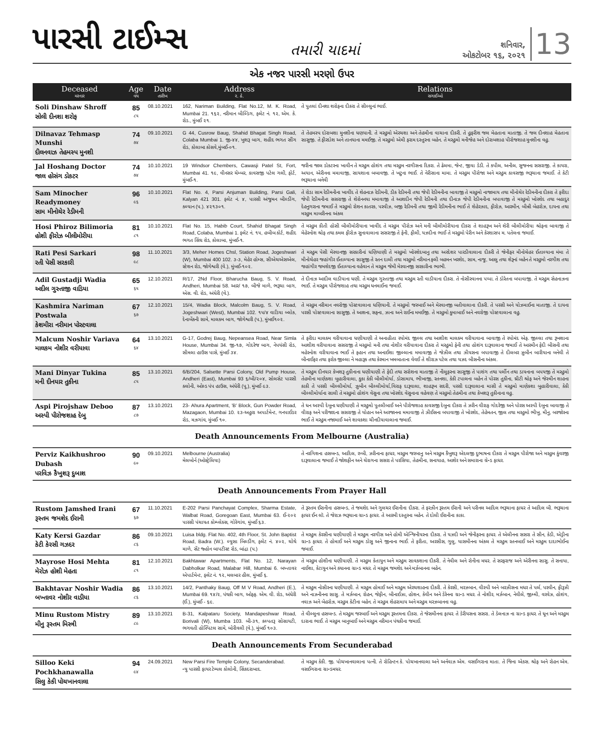પારસી ટાઈમ્સ
તમારી યાદમાં
શનિવાર,
ઓકટોબર ૧૬, ૨૦૨૧
13
એક નજર પારસી મરણો ઉપર
| Deceased મરનાર | Age વય | Date તારીખ | Address ર. ઠે. | Relations સગાઈઓ |
| --- | --- | --- | --- | --- |
| Soli Dinshaw Shroff સોલી દીનશા શરોફ | 85 ૮૫ | 08.10.2021 | 162, Nariman Building, Flat No.12, M. K. Road, Mumbai 21. ૧૬૨, નરીમાન બીલ્ડિંગ, ફ્લેટ નં. ૧૨, એમ. કે. રોડ., મુંબઈ ૨૧. | તે પુતલાં દીનશા શરોફના દીકરા તે સીલ્લુનાં ભાઈ. |
| Dilnavaz Tehmasp Munshi દીલનવાઝ તેહમસ્પ મુનશી | 74 ૭૪ | 09.10.2021 | G 44, Cusrow Baug, Shahid Bhagat Singh Road, Colaba Mumbai 1. જી-૪૪, ખુશરૂ બાગ, શહીદ ભગત સીંગ રોડ, કોલાબા કોસવે,મુંબઈ-૦૧. | તે તેહમસ્પ દોરાબશા મુનશીના ધણયાની. તે મરહુમો એરચશા અને તેહમીના વાચાના દીકરી. તે હુફરીશ જલ મેહતાના માતાજી. તે જલ દીનશાહ મેહતાના સાસુજી. તે ફીરદોશ અને તાનયાના મમઈજી. તે મરહુમો એમી ફરામ દસ્તુરના બહેન. તે મરહુમો મનીજેહ અને દોરાબશાહ પીરોજશાહ મુનશીના વહુ. |
| Jal Hoshang Doctor જાલ હોસંગ ડોકટર | 74 ૭૪ | 10.10.2021 | 19 Windsor Chembers, Cawasji Patel St, Fort, Mumbai 41. ૧૯, વીનસર ચેમ્બર, કાવસજી પટેલ ગલી, ફોર્ટ, મુંબઈ-૧. | જરીના જાલ ડોકટરના ખાવીન તે મરહુમ હોશંગ તથા મરહુમ નરગીસના દિકરા. તે ઢેલમા, જેન્ટ, જીયા ડેડી. તે કપીલ, અનીલ, સુજનના સસરાજી. તે કાયરા, અયાન, એરીનના મમાવાજી, સાયશાના બબાવજી. તે ખટુના ભાઈ. તે નેરીસાના મામા. તે મરહુમ પીરોજા અને મરહુમ કાવસજી ભરૂચાના જમાઈ. તે કેટી ભરૂચાના બનેવી |
| Sam Minocher Readymoney સામ મીનોચેર રેડીમની | 96 ૯૬ | 10.10.2021 | Flat No. 4, Parsi Anjuman Building, Parsi Gali, Kalyan 421 301. ફ્લેટ નં. ૪, પારસી અંજુમન બીલ્ડીંગ, કલ્યાન (પ.). ૪૨૧૩૦૧. | તે રોડા સામ રેડીમનીના ખાવીંદ તે શેહનાઝ રેડીમની, ડીક રેડીમની તથા જેપી રેડીમનીના બાવાજી તે મરહુમો નાજામાય તથા મીનોચેર રેડીમનીના દીકરા તે ફરીદા જેપી રેડીમનીના સસરાજી તે શેરોનનયા મમાવાજી તે આશદીન જેપી રેડીમની તથા દીનાઝ જેપી રેડીમનીના બપાવાજી તે મરહુમો ખોરશેદ તથા બહાદુર દેહનુગરાના જમાઈ તે મરહુમો રોશન કાતરક, પરવીઝ, બજી રેડીમની તથા જીમી રેડીમનીના ભાઈ તે શેહેરઝાદ, ફીરોઝ, આરમીન, બીન્ની બેહરોઝ, દાયના તથા મરહુમ માબરીનના અંકલ |
| Hosi Phiroz Bilimoria હોશી ફીરોઝ બીલીમોરીયા | 81 ૮૧ | 10.10.2021 | Flat No. 15, Habib Court, Shahid Bhagat Singh Road, Colaba, Mumbai 1. ફ્લેટ નં. ૧૫, હબીબ કોર્ટ, શહીદ ભગત સિંઘ રોડ, કોલાબા, મુંબઈ-૧. | તે મરહુમ કીતી હોસી બીલીમોરીયાના ખાવીંદ તે મરહુમ પીરોઝ અને મની બીલીમોરીયાના દીકરા તે શાહરૂખ અને શેરી બીલીમોરીયા શ્રોફના બાવાજી તે મેહેરનોશ શ્રોફ તથા કમલ ફીરોઝ સુનાવાલાના સસરાજી તે ફેની, ફીલી, યઝદીના ભાઈ તે મરહુમો પેરીન અને કેરશાસપ મ. પતેલના જમાઈ. |
| Rati Pesi Sarkari રતી પેસી સરકારી | 98 ૯૮ | 11.10.2021 | 3/3, Meher Homes Chsl, Station Road, Jogeshwari (W), Mumbai 400 102. ૩-૩, મેહેર હોમ્સ, સીએચએસએલ, સ્ટેશન રોડ, જોગેશ્વરી (વે.), મુંબઈ-૧૦૨. | તે મરહુમ પેસી મેરવાનજી સરકારીનાં ધણિયાણી તે મરહુમો ખોરશેદબાનુ તથા અરદેશર પારડીવાલાના દીકરી તે જેનીફર મીનોચેહર ઈતાલ્યાના મંમા તે મીનોચેહર જહાંગીર ઈતાલ્યાના સાસુજી તે રતન દાલી તથા મરહુમો નરીમાન ફલી બહમન ખરશેદ, સામ, નાજુ, આલુ તથા શેરૂનાં બહેન તે મરહુમો નરગીશ તથા જહાંગીર જમશેદજી ઈતાલ્યાના વહેવાન તે મરહુમ જેમી મેરવાનજી સરકારીના ભાભી. |
| Adil Gustadji Wadia અદીલ ગુસ્તાજી વાડિયા | 65 ૬૫ | 12.10.2021 | R/17, 2Nd Floor, Bharucha Baug, S. V. Road, Andheri, Mumbai 58. આર/ ૧૭, બીજે માળે, ભરૂચા બાગ, એસ. વી. રોડ, અંધેરી (વે.). | તે દીનાઝ આદીલ વાડીયાના ધણી. તે મરહુમ ગુસ્તાજી તથા મરહુમ રતી વાડીયાના દીકરા. તે નોસીરવાનના પપ્પા. તે ડોરેતના બપાવાજી. તે મરહુમ સેહનાઝના ભાઈ. તે મરહુમ પીરોજશાહ તથા મરહુમ ધનમાઈના જમાઈ. |
| Kashmira Nariman Postwala કેશમીરા નરીમાન પોસ્ટવાલા | 67 ૬૭ | 12.10.2021 | 15/4, Wadia Block, Malcolm Baug, S. V. Road, Jogeshwari (West), Mumbai 102. ૧૫/૪ વાડિયા બ્લોક, દેનાબેંકની સામે, માલકમ બાગ, જોગેશ્વરી (પ.), મુંબઈ૧૦૨. | તે મરહુમ નરીમાન નવરોજી પોસ્ટવાલાના ધણિયાની. તે મરહુમો જરબાઈ અને મેરવાનજી બતીવાલાના દીકરી. તે પરસી અને યોઝમાઈના માતાજી. તે દાયના પરસી પોસ્ટવાલાના સાસુજી. તે આશના, સફના, ઝાના અને રાઈના મમઈજી. તે મરહુમો કુમાબાઈ અને નવરોજી પોસ્ટવાલાના વહુ. |
| Malcum Noshir Variava માલકમ નોશીર વરીયાવા | 64 ૬૪ | 13.10.2021 | G-17, Godrej Baug, Nepeansea Road, Near Simla House, Mumbai 34. જી-૧૭, ગોદરેજ બાગ, નેપયંસી રોડ, સીમલા હાઉસ પાસે, મુંબઈ ૩૪. | તે ફરીદા માલકમ વરીયાવાના ધણીયાણી તે અનાહીતા રયોમંદ જીલ્લ તથા આશીશ માલકમ વરીયાવાના બાવાજી તે રયોમંદ એફ. જીલ્લા તથા રૂખશાના આશીશ વરીયાવાના સસરાજી તે મરહુમો મની તથા નોશીર વરીયાવાના દીકરા તે મરહુમો ફેની તથા હોશંગ દારૂવાલાના જમાઈ તે આરમીન ફેદી બીસની તથા મહેરનોશ વરીયાવાના ભાઈ તે ફહાન તથા અનાઈશા જીલ્લાના મમાવાજી તે જેઝીલ તથા ઝીયસના બપાવાજી તે દીલબર ઝુબીન બારીયાના બનેવી તે બીનાઈફર તથા ફરોક જીલ્લા ને મહારૂક તથા કેરમાન ખમબાતાના વેવઈ તે શીરાઝ પટેલ તથા યઝદ બીસનીના અંકલ. |
| Mani Dinyar Tukina મની દીનયાર તુકીના | 85 ૮૫ | 13.10.2021 | 6/B/204, Salsette Parsi Colony, Old Pump House, Andheri (East), Mumbai 93 ૬/બી/૨૦૪, સોલસેટ પારસી કલોની, ઓલ્ડ પંપ હાઉસ, અંધેરી (પૂ.), મુંબઈ ૯૩. | તે મરહુમ દીનયાર કેખશરૂ તુકીનાના ધણીયાણી તે ફેદી તથા સરોશના માતાજી તે નીલુફરના સાસુજી તે પાશંગ તથા પર્લીન તથા ડાયનાના બપયજી તે મરહુમો તેહમીના માણેકશા બુહારીવાલા, કુકા કેકી બીલીમોર્યા, ડોસામાય, ભીખાજી, રતનશા, કેકી ટપાલના બહેન તે પોરસ તુકીના, થ્રીટી શ્રોફ અને જેસ્મીન શાહના કાકી તે પરસી બીલ્લીમોર્યા, ઝુબીન બીલ્લીમોર્યા,વિરાફ દારૂવાલા, શાહરૂખ સદરી, પરસી દારૂવાલાના માસી તે મરહુમો માણેકશા બુહારીવાલા, કેકી બીલ્લીમોર્યાના સાલી તે મરહુમો હોશંગ વેસુના તથા ખોરશેદ વેસુનાના વહેવણ તે મરહુમો તેહમીના તથા કેખશરૂ તુકીનાના વહુ. |
| Aspi Pirojshaw Deboo અસ્પી પીરોજશાહ દેબુ | 87 ૮૭ | 13.10.2021 | 23- Ahura Apartment, 'B' Block, Gun Powder Road, Mazagaon, Mumbai 10. ૨૩-અહુરા અપાર્ટમેન્ટ, ગનપાઈડર રોડ, મઝગાંવ, મુંબઈ ૧૦. | તે ધન અસ્પી દેબુના ધણીયાણી તે મરહુમો પુતલીબાઈ અને પીરોજશાહ કાવસજી દેબુના દીકરા તે ઝરીન વીરાફ ગોદરેજી અને પોરસ અસ્પી દેબુના બાવાજી તે વીરાફ અને પરીજાદના સસરાજી તે યોહાન અને અરજાનના મમાવાજી તે ઝીઈસના બપાવાજી તે ખોરશેદ, તેહેમતન, જીલ તથા મરહુમો ભીખુ, મીનુ, બરજોરના ભાઈ તે મરહુમ નજામાઈ અને શાવકશા ચીનદીયાવાલાના જમાઈ. |
| Death Announcements From Melbourne (Australia) | | | | |
| Perviz Kaikhushroo Dubash પરવિઝ કૈખુશરૂ દુબાશ | 90 ૯૦ | 09.10.2021 | Melbourne (Australia) મેલબોર્ન (ઓસ્ટ્રેલિયા) | તે નરગિશના હસબન્ડ, આદિલ, રુબી, ઝરીનાના ફાધર, મરહુમ જરબાનુ અને મરહુમ કૈખુશરૂ એદલજી દુભાષના દીકરા તે મરહુમ પીરોજા અને મરહુમ કુંવરજી દારૂવાલાના જમાઈ તે જોશફીન અને ચેરાગના સસરા તે પરસિયા, તેહમીના, સનાયાહ, આશેર અને સમારાના ગ્રેન્ડ ફાધર. |
| Death Announcements From Prayer Hall | | | | |
| Rustom Jamshed Irani રૂસ્તમ જમશેદ ઈરાની | 67 ૬૭ | 11.10.2021 | E-202 Parsi Panchayat Complex, Sharma Estate, Walbat Road, Goregoan East, Mumbai 63. ઈ-૨૦૨ પારસી પંચાયત કોમ્પ્લેક્સ, ગોરેગાંવ, મુંબઈ ૬૩. | તે રૂસ્તમ ઈરાનીના હસબન્ડ, તે જમશેદ અને ગુલચર ઈરાનીના દીકરા. તે ફરઝીન રૂસ્તમ ઈરાની અને પરીનલ આદિલ ભરૂચાના ફાધર તે આદિલ બી. ભરૂચાના ફાધર ઈન લૉ. તે જેરાઝ ભરૂચાના ગ્રાન્ડ ફાધર. તે આરમી દસ્તુરના બહેન. તે દોલી ઈરાનીના કાકા. |
| Katy Kersi Gazdar કેટી કેરસી ગઝદર | 86 ૮૬ | 09.10.2021 | Luisa bldg. Flat No. 402, 4th Floor, St. John Baptist Road, Badra (W.). લ્યુસા બિલ્ડીંગ, ફ્લેટ નં. ૪૦૨, ચોથે માળે, સેંટ જ્હોન બાપટીસ્ટ રોડ, બાંદ્રા (પ.) | તે મરહુમ કેરસીના ધણીયાણી તે મરહુમ નરગીસ અને હોમી એન્જિનીયરના દીકરા. તે યઝદી અને જેનીફરના ફાધર. તે એલીનના સસરા તે સીન, કેડી, એડ્રીના ગ્રાન્ડ ફાધર. તે હોમાઈ અને મરહુમ ડોસુ અને જીનાના ભાઈ. તે ફરીતા, અરસીસ, ગુલુ, યાસમીનના અંકલ તે મરહુમ રતનબાઈ અને મરહુમ દાદાભોઈના જમાઈ. |
| Mayrose Hosi Mehta મેરોઝ હોશી મેહતા | 81 ૮૧ | 12.10.2021 | Bakhtawar Apartments, Flat No. 12, Narayan Dabholkar Road, Malabar Hill, Mumbai 6. બખ્તાવર એપાર્ટમેન્ટ, ફ્લેટ નં. ૧૨, મલબાર હીલ, મુંબઈ ૬. | તે મરહુમ હોશીના ધણીયાણી. તે મરહુમ કેતાયુન અને મરહુમ સાવકશાના દીકરી. તે નેવીલ અને રોનીના મધર. તે સરફરાજ અને એરીનના સાસુ. તે સનાયા, નાઈશા, કેટાયુન અને ક્યાનના ગ્રાન્ડ મધર. તે મરહુમ જમશેદ અને મર્ઝબાનના બહેન. |
| Bakhtavar Noshir Wadia બખ્તાવર નોશીર વાડીયા | 86 ૮૬ | 13.10.2021 | 14/2, Panthaky Baug, Off M V Road, Andheri (E.), Mumbai 69. ૧૪/૨, પંથકી બાગ, ઓફ્ફ. એમ. વી. રોડ, અંધેરી (ઈ.), મુંબઈ - ૬૯. | તે મરહુમ નોસીરના ધણીયાણી. તે મરહુમ હોમાઈ અને મરહુમ એરચશાહના દીકરી. તે કેરસી, મરઝબાન, વીસ્પી અને બરઝીસના મધર તે પર્લ, પરવીન, ફીરૂઝી અને નાઝનીનના સાસુ. તે મર્ઝબાન, રોહન, જેફીન, બીનાઈઝા, હોશન, કેવીન અને ડેરેનના ગ્રાન્ડ મધર. તે નોશીર, મર્ઝબાન, નેવીલે, જીમ્મી, વરવેઝ, હોશંગ, નવાઝ અને બેહરોઝ, મરહુમ કેટીના બહેન. તે મરહુમ શેહરામાય અને મરહુમ મરઝબાનના વહુ. |
| Minu Rustom Mistry મીનુ રૂસ્તમ મિસ્ત્રી | 89 ૮૯ | 13.10.2021 | B-31, Kalpataru Society, Mandapeshwar Road, Borivali (W), Mumba 103. બી-૩૧, કલ્પતરૂ સોસાયટી, ભગવતી હોસ્પિટલ સામે, બોરીવલી (વે.), મુંબઈ ૧૦૩. | તે વીલ્લુના હસબન્ડ. તે મરહુમ જરબાઈ અને મરહુમ રૂસ્તમના દીકરા. તે જેસમીનના ફાધર. તે ડેરીયસના સસરા. તે ડેલનાઝ ના ગ્રાન્ડ ફાધર. તે ધૂન અને મરહુમ દારાના ભાઈ. તે મરહુમ બાનુબાઈ અને મરહુમ નરીમાન પંથકીના જમાઈ. |
| Death Announcements From Secunderabad | | | | |
| Silloo Keki Pochkhanawalla સિલુ કેકી પોચખાનવાલા | 94 ૯૪ | 24.09.2021 | New Parsi Fire Temple Colony, Secanderabad. ન્યુ પારસી ફાયર ટેમ્પલ કોલોની, સિંકદરાબાદ. | તે મરહુમ કેકી. જી. પોચખાનવાલાના પત્ની. તે રોહિન્ટન કે. પોચખાનવાલા અને અર્નવાઝ એમ. વસઈગરાના માતા. તે જિના એક્સ. શ્રોફ અને રોહન એમ. વસઈગરાના ગ્રાન્ડમધર. |